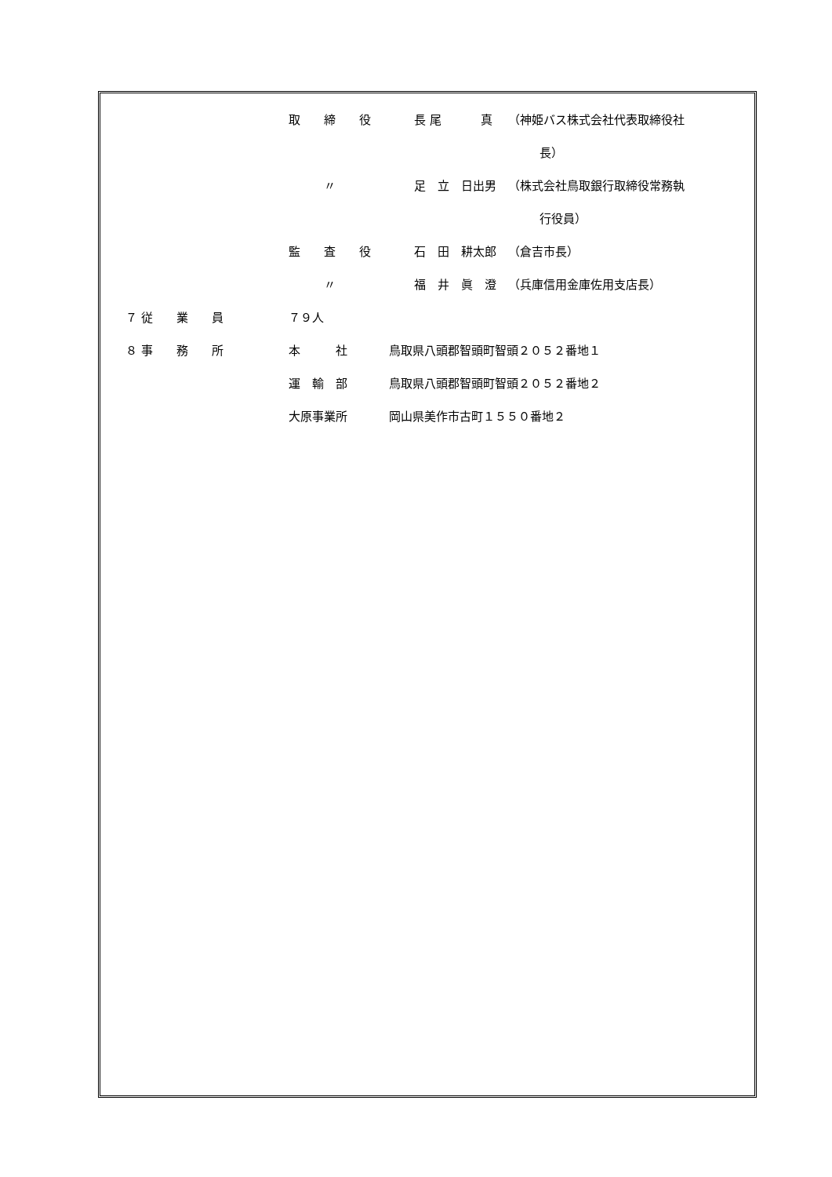取　　締　　役 長 尾　　　 真 （神姫バス株式会社代表取締役社
長）
　　　〃 足　立　日出男 （株式会社鳥取銀行取締役常務執
行役員）
監　　査　　役 石　田　耕太郎 （倉吉市長）
　　　〃 福　井　眞　澄 （兵庫信用金庫佐用支店長）
７ 従　　業　　員 ７９人
８ 事　　務　　所 本　　　社 鳥取県八頭郡智頭町智頭２０５２番地１
運　輸　部 鳥取県八頭郡智頭町智頭２０５２番地２
大原事業所 岡山県美作市古町１５５０番地２